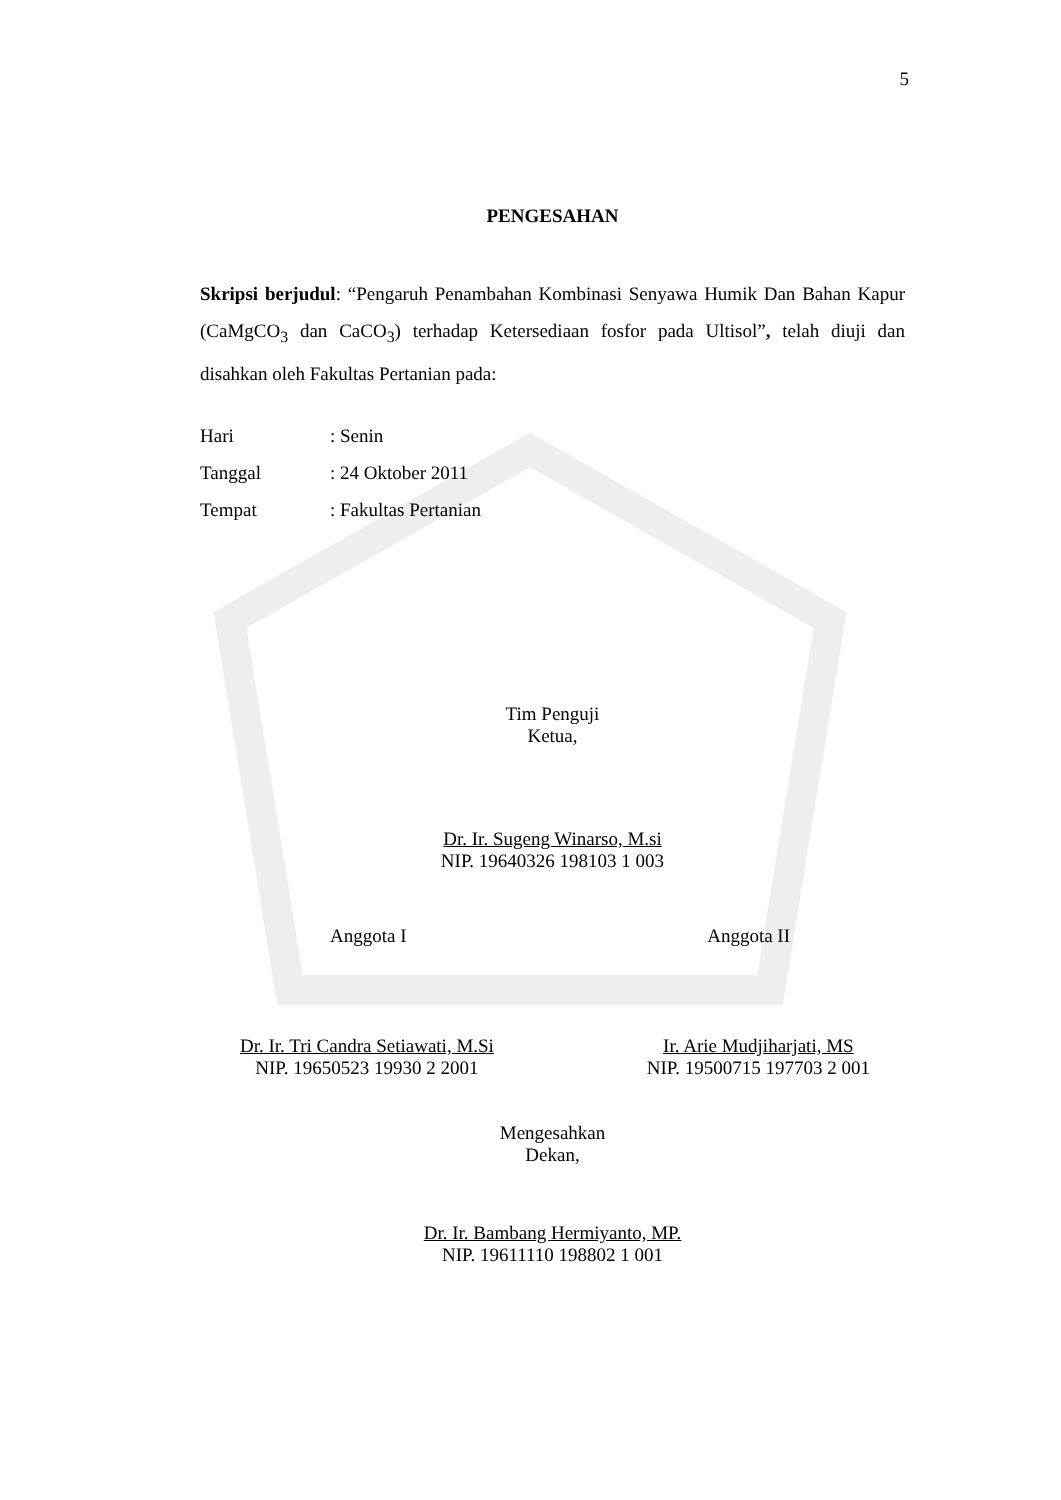5
PENGESAHAN
Skripsi berjudul: “Pengaruh Penambahan Kombinasi Senyawa Humik Dan Bahan Kapur (CaMgCO<sub>3</sub> dan CaCO<sub>3</sub>) terhadap Ketersediaan fosfor pada Ultisol”, telah diuji dan disahkan oleh Fakultas Pertanian pada:
Hari: Senin
Tanggal: 24 Oktober 2011
Tempat: Fakultas Pertanian
Tim Penguji
Ketua,
Dr. Ir. Sugeng Winarso, M.si
NIP. 19640326 198103 1 003
Anggota I Anggota II
Dr. Ir. Tri Candra Setiawati, M.Si
NIP. 19650523 19930 2 2001
Ir. Arie Mudjiharjati, MS
NIP. 19500715 197703 2 001
Mengesahkan
Dekan,
Dr. Ir. Bambang Hermiyanto, MP.
NIP. 19611110 198802 1 001